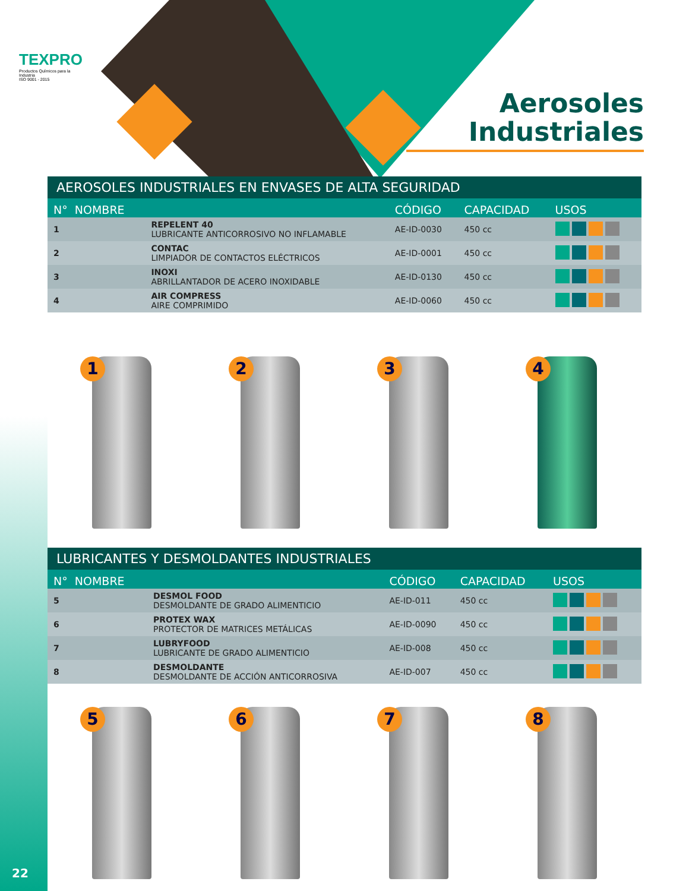TEXPRO
Productos Químicos para la Industria
ISO 9001 - 2015
Aerosoles Industriales
AEROSOLES INDUSTRIALES EN ENVASES DE ALTA SEGURIDAD
| N° NOMBRE | | CÓDIGO | CAPACIDAD | USOS |
| --- | --- | --- | --- | --- |
| 1 | REPELENT 40 LUBRICANTE ANTICORROSIVO NO INFLAMABLE | AE-ID-0030 | 450 cc | |
| 2 | CONTAC LIMPIADOR DE CONTACTOS ELÉCTRICOS | AE-ID-0001 | 450 cc | |
| 3 | INOXI ABRILLANTADOR DE ACERO INOXIDABLE | AE-ID-0130 | 450 cc | |
| 4 | AIR COMPRESS AIRE COMPRIMIDO | AE-ID-0060 | 450 cc | |
1
2
3
4
LUBRICANTES Y DESMOLDANTES INDUSTRIALES
| N° NOMBRE | | CÓDIGO | CAPACIDAD | USOS |
| --- | --- | --- | --- | --- |
| 5 | DESMOL FOOD DESMOLDANTE DE GRADO ALIMENTICIO | AE-ID-011 | 450 cc | |
| 6 | PROTEX WAX PROTECTOR DE MATRICES METÁLICAS | AE-ID-0090 | 450 cc | |
| 7 | LUBRYFOOD LUBRICANTE DE GRADO ALIMENTICIO | AE-ID-008 | 450 cc | |
| 8 | DESMOLDANTE DESMOLDANTE DE ACCIÓN ANTICORROSIVA | AE-ID-007 | 450 cc | |
5
6
7
8
22